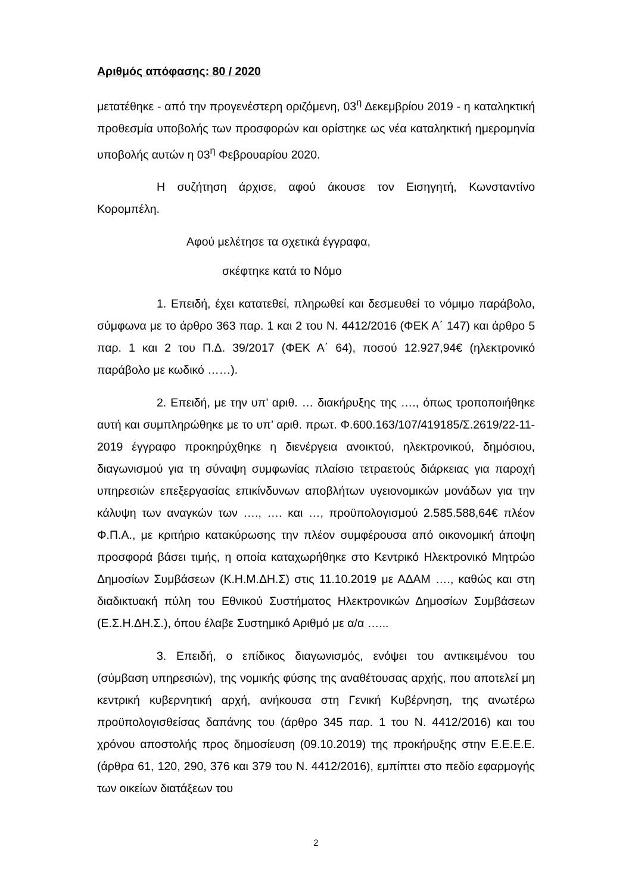Αριθμός απόφασης: 80 / 2020
μετατέθηκε - από την προγενέστερη οριζόμενη, 03<sup>η</sup> Δεκεμβρίου 2019 - η καταληκτική προθεσμία υποβολής των προσφορών και ορίστηκε ως νέα καταληκτική ημερομηνία υποβολής αυτών η 03<sup>η</sup> Φεβρουαρίου 2020.
Η συζήτηση άρχισε, αφού άκουσε τον Εισηγητή, Κωνσταντίνο Κορομπέλη.
Αφού μελέτησε τα σχετικά έγγραφα,
σκέφτηκε κατά το Νόμο
1. Επειδή, έχει κατατεθεί, πληρωθεί και δεσμευθεί το νόμιμο παράβολο, σύμφωνα με το άρθρο 363 παρ. 1 και 2 του Ν. 4412/2016 (ΦΕΚ Α΄ 147) και άρθρο 5 παρ. 1 και 2 του Π.Δ. 39/2017 (ΦΕΚ Α΄ 64), ποσού 12.927,94€ (ηλεκτρονικό παράβολο με κωδικό ……).
2. Επειδή, με την υπ’ αριθ. … διακήρυξης της …., όπως τροποποιήθηκε αυτή και συμπληρώθηκε με το υπ’ αριθ. πρωτ. Φ.600.163/107/419185/Σ.2619/22-11-2019 έγγραφο προκηρύχθηκε η διενέργεια ανοικτού, ηλεκτρονικού, δημόσιου, διαγωνισμού για τη σύναψη συμφωνίας πλαίσιο τετραετούς διάρκειας για παροχή υπηρεσιών επεξεργασίας επικίνδυνων αποβλήτων υγειονομικών μονάδων για την κάλυψη των αναγκών των …., …. και …, προϋπολογισμού 2.585.588,64€ πλέον Φ.Π.Α., με κριτήριο κατακύρωσης την πλέον συμφέρουσα από οικονομική άποψη προσφορά βάσει τιμής, η οποία καταχωρήθηκε στο Κεντρικό Ηλεκτρονικό Μητρώο Δημοσίων Συμβάσεων (Κ.Η.Μ.ΔΗ.Σ) στις 11.10.2019 με ΑΔΑΜ …., καθώς και στη διαδικτυακή πύλη του Εθνικού Συστήματος Ηλεκτρονικών Δημοσίων Συμβάσεων (Ε.Σ.Η.ΔΗ.Σ.), όπου έλαβε Συστημικό Αριθμό με α/α …...
3. Επειδή, ο επίδικος διαγωνισμός, ενόψει του αντικειμένου του (σύμβαση υπηρεσιών), της νομικής φύσης της αναθέτουσας αρχής, που αποτελεί μη κεντρική κυβερνητική αρχή, ανήκουσα στη Γενική Κυβέρνηση, της ανωτέρω προϋπολογισθείσας δαπάνης του (άρθρο 345 παρ. 1 του Ν. 4412/2016) και του χρόνου αποστολής προς δημοσίευση (09.10.2019) της προκήρυξης στην Ε.Ε.Ε.Ε. (άρθρα 61, 120, 290, 376 και 379 του Ν. 4412/2016), εμπίπτει στο πεδίο εφαρμογής των οικείων διατάξεων του
2